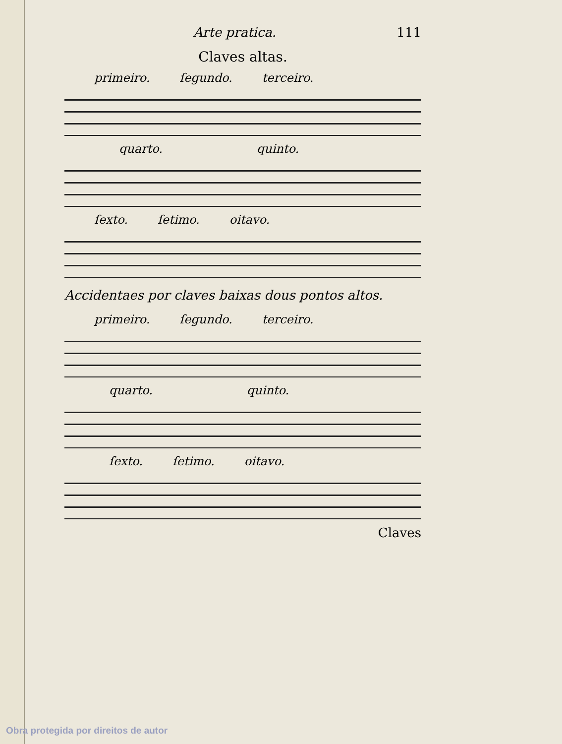Arte pratica. 111
Claves altas.
primeiro. ſegundo. terceiro.
quarto. quinto.
ſexto. ſetimo. oitavo.
Accidentaes por claves baixas dous pontos altos.
primeiro. ſegundo. terceiro.
quarto. quinto.
ſexto. ſetimo. oitavo.
Claves
Obra protegida por direitos de autor